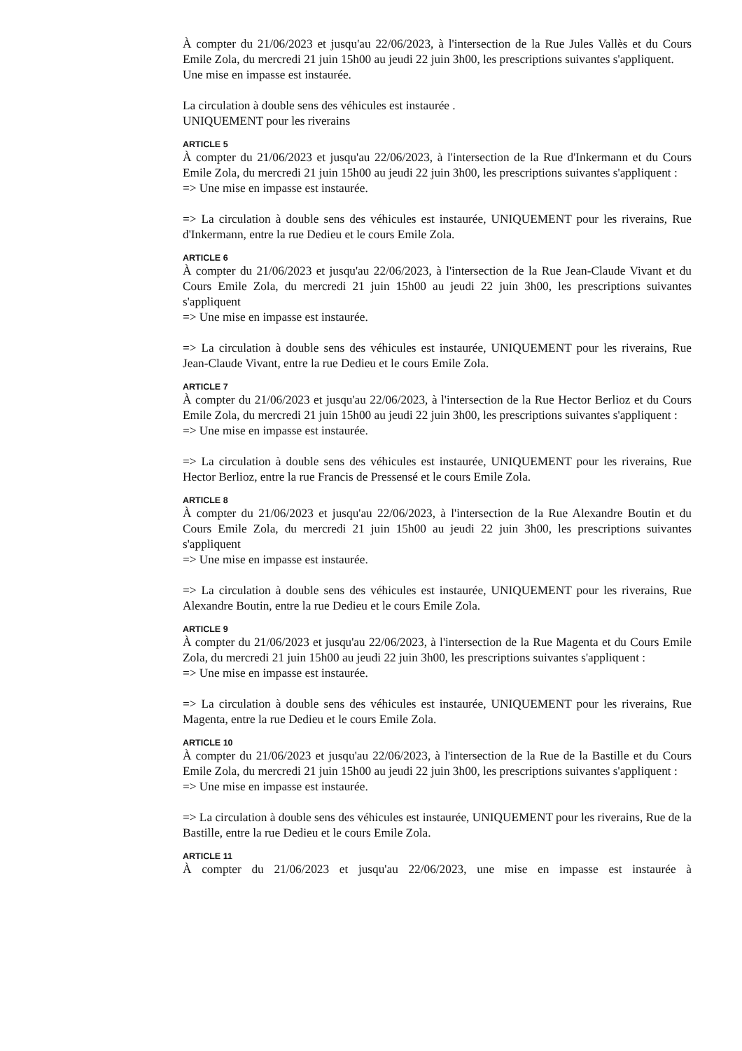À compter du 21/06/2023 et jusqu'au 22/06/2023, à l'intersection de la Rue Jules Vallès et du Cours Emile Zola, du mercredi 21 juin 15h00 au jeudi 22 juin 3h00, les prescriptions suivantes s'appliquent.
Une mise en impasse est instaurée.
La circulation à double sens des véhicules est instaurée .
UNIQUEMENT pour les riverains
ARTICLE 5
À compter du 21/06/2023 et jusqu'au 22/06/2023, à l'intersection de la Rue d'Inkermann et du Cours Emile Zola, du mercredi 21 juin 15h00 au jeudi 22 juin 3h00, les prescriptions suivantes s'appliquent :
=> Une mise en impasse est instaurée.
=> La circulation à double sens des véhicules est instaurée, UNIQUEMENT pour les riverains, Rue d'Inkermann, entre la rue Dedieu et le cours Emile Zola.
ARTICLE 6
À compter du 21/06/2023 et jusqu'au 22/06/2023, à l'intersection de la Rue Jean-Claude Vivant et du Cours Emile Zola, du mercredi 21 juin 15h00 au jeudi 22 juin 3h00, les prescriptions suivantes s'appliquent
=> Une mise en impasse est instaurée.
=> La circulation à double sens des véhicules est instaurée, UNIQUEMENT pour les riverains, Rue Jean-Claude Vivant, entre la rue Dedieu et le cours Emile Zola.
ARTICLE 7
À compter du 21/06/2023 et jusqu'au 22/06/2023, à l'intersection de la Rue Hector Berlioz et du Cours Emile Zola, du mercredi 21 juin 15h00 au jeudi 22 juin 3h00, les prescriptions suivantes s'appliquent :
=> Une mise en impasse est instaurée.
=> La circulation à double sens des véhicules est instaurée, UNIQUEMENT pour les riverains, Rue Hector Berlioz, entre la rue Francis de Pressensé et le cours Emile Zola.
ARTICLE 8
À compter du 21/06/2023 et jusqu'au 22/06/2023, à l'intersection de la Rue Alexandre Boutin et du Cours Emile Zola, du mercredi 21 juin 15h00 au jeudi 22 juin 3h00, les prescriptions suivantes s'appliquent
=> Une mise en impasse est instaurée.
=> La circulation à double sens des véhicules est instaurée, UNIQUEMENT pour les riverains, Rue Alexandre Boutin, entre la rue Dedieu et le cours Emile Zola.
ARTICLE 9
À compter du 21/06/2023 et jusqu'au 22/06/2023, à l'intersection de la Rue Magenta et du Cours Emile Zola, du mercredi 21 juin 15h00 au jeudi 22 juin 3h00, les prescriptions suivantes s'appliquent :
=> Une mise en impasse est instaurée.
=> La circulation à double sens des véhicules est instaurée, UNIQUEMENT pour les riverains, Rue Magenta, entre la rue Dedieu et le cours Emile Zola.
ARTICLE 10
À compter du 21/06/2023 et jusqu'au 22/06/2023, à l'intersection de la Rue de la Bastille et du Cours Emile Zola, du mercredi 21 juin 15h00 au jeudi 22 juin 3h00, les prescriptions suivantes s'appliquent :
=> Une mise en impasse est instaurée.
=> La circulation à double sens des véhicules est instaurée, UNIQUEMENT pour les riverains, Rue de la Bastille, entre la rue Dedieu et le cours Emile Zola.
ARTICLE 11
À compter du 21/06/2023 et jusqu'au 22/06/2023, une mise en impasse est instaurée à